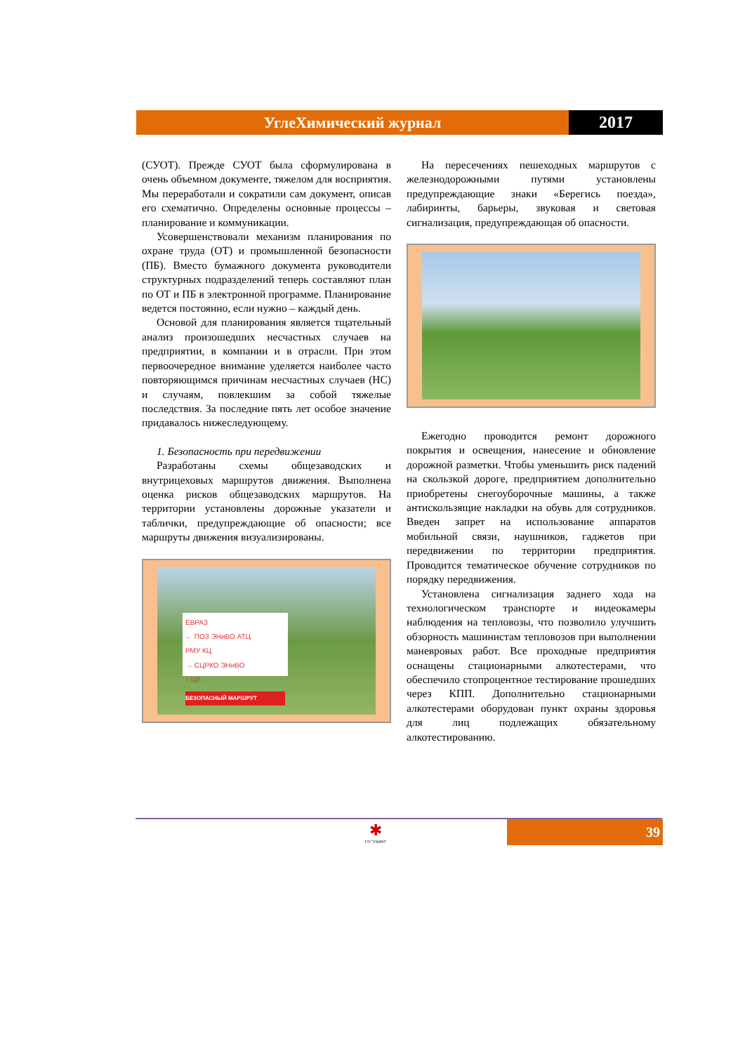УглеХимический журнал 2017
(СУОТ). Прежде СУОТ была сформулирована в очень объемном документе, тяжелом для восприятия. Мы переработали и сократили сам документ, описав его схематично. Определены основные процессы – планирование и коммуникации.
Усовершенствовали механизм планирования по охране труда (ОТ) и промышленной безопасности (ПБ). Вместо бумажного документа руководители структурных подразделений теперь составляют план по ОТ и ПБ в электронной программе. Планирование ведется постоянно, если нужно – каждый день.
Основой для планирования является тщательный анализ произошедших несчастных случаев на предприятии, в компании и в отрасли. При этом первоочередное внимание уделяется наиболее часто повторяющимся причинам несчастных случаев (НС) и случаям, повлекшим за собой тяжелые последствия. За последние пять лет особое значение придавалось нижеследующему.
1. Безопасность при передвижении
Разработаны схемы общезаводских и внутрицеховых маршрутов движения. Выполнена оценка рисков общезаводских маршрутов. На территории установлены дорожные указатели и таблички, предупреждающие об опасности; все маршруты движения визуализированы.
ЕВРАЗ
← ПОЗ ЭНиВО АТЦ
РМУ КЦ
→ СЦРКО ЭНиВО
↑ ЦЛ
БЕЗОПАСНЫЙ МАРШРУТ
На пересечениях пешеходных маршрутов с железнодорожными путями установлены предупреждающие знаки «Берегись поезда», лабиринты, барьеры, звуковая и световая сигнализация, предупреждающая об опасности.
Ежегодно проводится ремонт дорожного покрытия и освещения, нанесение и обновление дорожной разметки. Чтобы уменьшить риск падений на скользкой дороге, предприятием дополнительно приобретены снегоуборочные машины, а также антискользящие накладки на обувь для сотрудников. Введен запрет на использование аппаратов мобильной связи, наушников, гаджетов при передвижении по территории предприятия. Проводится тематическое обучение сотрудников по порядку передвижения.
Установлена сигнализация заднего хода на технологическом транспорте и видеокамеры наблюдения на тепловозы, что позволило улучшить обзорность машинистам тепловозов при выполнении маневровых работ. Все проходные предприятия оснащены стационарными алкотестерами, что обеспечило стопроцентное тестирование прошедших через КПП. Дополнительно стационарными алкотестерами оборудован пункт охраны здоровья для лиц подлежащих обязательному алкотестированию.
✱
ГП "УХИН"
39